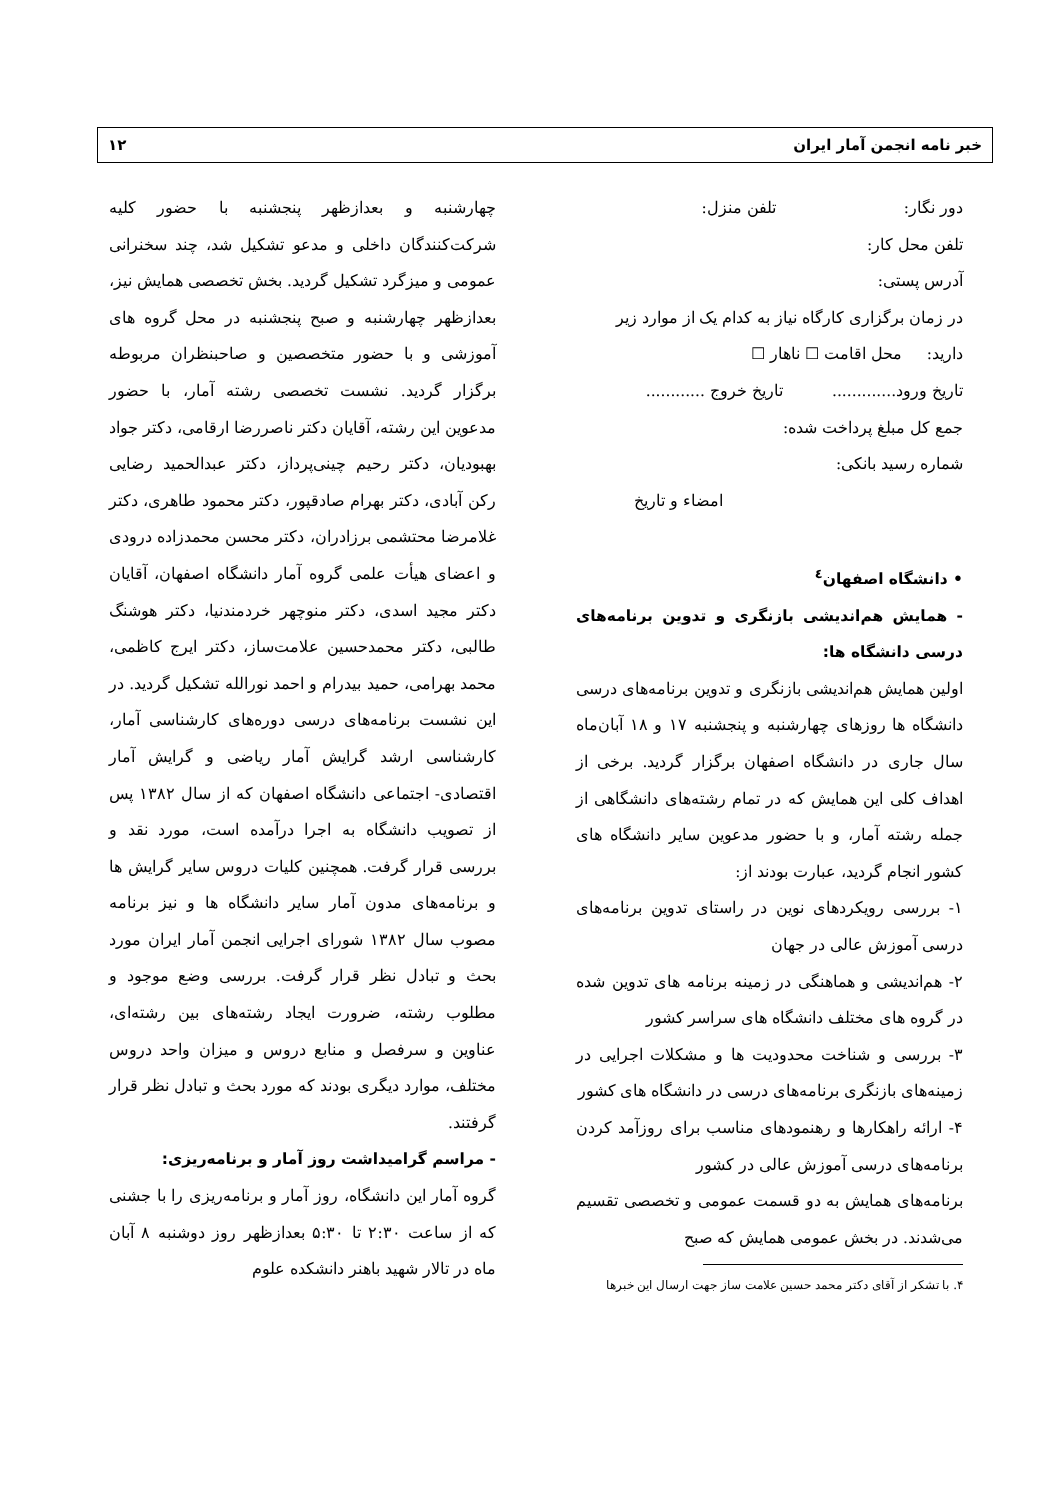خبر نامه انجمن آمار ایران ۱۲
دور نگار: تلفن منزل:
تلفن محل کار:
آدرس پستی:
در زمان برگزاری کارگاه نیاز به کدام یک از موارد زیر
دارید: محل اقامت ☐ ناهار ☐
تاریخ ورود............. تاریخ خروج ............
جمع کل مبلغ پرداخت شده:
شماره رسید بانکی:
امضاء و تاریخ
• دانشگاه اصفهان<sup>٤</sup>
- همایش هم‌اندیشی بازنگری و تدوین برنامه‌های درسی دانشگاه ها:
اولین همایش هم‌اندیشی بازنگری و تدوین برنامه‌های درسی دانشگاه ها روزهای چهارشنبه و پنجشنبه ۱۷ و ۱۸ آبان‌ماه سال جاری در دانشگاه اصفهان برگزار گردید. برخی از اهداف کلی این همایش که در تمام رشته‌های دانشگاهی از جمله رشته آمار، و با حضور مدعوین سایر دانشگاه های کشور انجام گردید، عبارت بودند از:
۱- بررسی رویکردهای نوین در راستای تدوین برنامه‌های درسی آموزش عالی در جهان
۲- هم‌اندیشی و هماهنگی در زمینه برنامه های تدوین شده در گروه های مختلف دانشگاه های سراسر کشور
۳- بررسی و شناخت محدودیت ها و مشکلات اجرایی در زمینه‌های بازنگری برنامه‌های درسی در دانشگاه های کشور
۴- ارائه راهکارها و رهنمودهای مناسب برای روزآمد کردن برنامه‌های درسی آموزش عالی در کشور
برنامه‌های همایش به دو قسمت عمومی و تخصصی تقسیم می‌شدند. در بخش عمومی همایش که صبح
۴. با تشکر از آقای دکتر محمد حسین علامت ساز جهت ارسال این خبرها
چهارشنبه و بعدازظهر پنجشنبه با حضور کلیه شرکت‌کنندگان داخلی و مدعو تشکیل شد، چند سخنرانی عمومی و میزگرد تشکیل گردید. بخش تخصصی همایش نیز، بعدازظهر چهارشنبه و صبح پنجشنبه در محل گروه های آموزشی و با حضور متخصصین و صاحبنظران مربوطه برگزار گردید. نشست تخصصی رشته آمار، با حضور مدعوین این رشته، آقایان دکتر ناصررضا ارقامی، دکتر جواد بهبودیان، دکتر رحیم چینی‌پرداز، دکتر عبدالحمید رضایی رکن آبادی، دکتر بهرام صادقپور، دکتر محمود طاهری، دکتر غلامرضا محتشمی برزادران، دکتر محسن محمدزاده درودی و اعضای هیأت علمی گروه آمار دانشگاه اصفهان، آقایان دکتر مجید اسدی، دکتر منوچهر خردمندنیا، دکتر هوشنگ طالبی، دکتر محمدحسین علامت‌ساز، دکتر ایرج کاظمی، محمد بهرامی، حمید بیدرام و احمد نورالله تشکیل گردید. در این نشست برنامه‌های درسی دوره‌های کارشناسی آمار، کارشناسی ارشد گرایش آمار ریاضی و گرایش آمار اقتصادی- اجتماعی دانشگاه اصفهان که از سال ۱۳۸۲ پس از تصویب دانشگاه به اجرا درآمده است، مورد نقد و بررسی قرار گرفت. همچنین کلیات دروس سایر گرایش ها و برنامه‌های مدون آمار سایر دانشگاه ها و نیز برنامه مصوب سال ۱۳۸۲ شورای اجرایی انجمن آمار ایران مورد بحث و تبادل نظر قرار گرفت. بررسی وضع موجود و مطلوب رشته، ضرورت ایجاد رشته‌های بین رشته‌ای، عناوین و سرفصل و منابع دروس و میزان واحد دروس مختلف، موارد دیگری بودند که مورد بحث و تبادل نظر قرار گرفتند.
- مراسم گرامیداشت روز آمار و برنامه‌ریزی:
گروه آمار این دانشگاه، روز آمار و برنامه‌ریزی را با جشنی که از ساعت ۲:۳۰ تا ۵:۳۰ بعدازظهر روز دوشنبه ۸ آبان ماه در تالار شهید باهنر دانشکده علوم